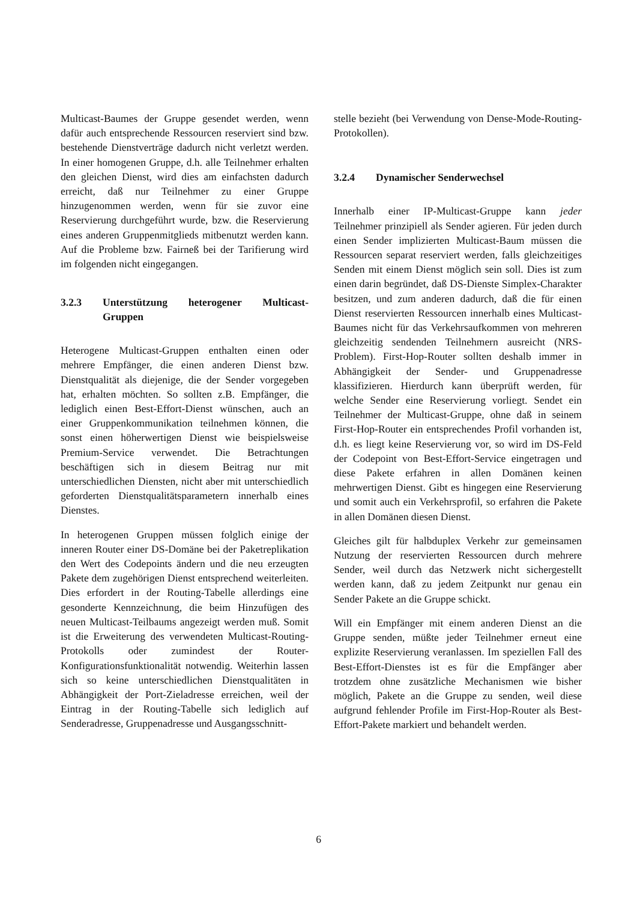Multicast-Baumes der Gruppe gesendet werden, wenn dafür auch entsprechende Ressourcen reserviert sind bzw. bestehende Dienstverträge dadurch nicht verletzt werden. In einer homogenen Gruppe, d.h. alle Teilnehmer erhalten den gleichen Dienst, wird dies am einfachsten dadurch erreicht, daß nur Teilnehmer zu einer Gruppe hinzugenommen werden, wenn für sie zuvor eine Reservierung durchgeführt wurde, bzw. die Reservierung eines anderen Gruppenmitglieds mitbenutzt werden kann. Auf die Probleme bzw. Fairneß bei der Tarifierung wird im folgenden nicht eingegangen.
3.2.3 Unterstützung heterogener Multicast-Gruppen
Heterogene Multicast-Gruppen enthalten einen oder mehrere Empfänger, die einen anderen Dienst bzw. Dienstqualität als diejenige, die der Sender vorgegeben hat, erhalten möchten. So sollten z.B. Empfänger, die lediglich einen Best-Effort-Dienst wünschen, auch an einer Gruppenkommunikation teilnehmen können, die sonst einen höherwertigen Dienst wie beispielsweise Premium-Service verwendet. Die Betrachtungen beschäftigen sich in diesem Beitrag nur mit unterschiedlichen Diensten, nicht aber mit unterschiedlich geforderten Dienstqualitätsparametern innerhalb eines Dienstes.
In heterogenen Gruppen müssen folglich einige der inneren Router einer DS-Domäne bei der Paketreplikation den Wert des Codepoints ändern und die neu erzeugten Pakete dem zugehörigen Dienst entsprechend weiterleiten. Dies erfordert in der Routing-Tabelle allerdings eine gesonderte Kennzeichnung, die beim Hinzufügen des neuen Multicast-Teilbaums angezeigt werden muß. Somit ist die Erweiterung des verwendeten Multicast-Routing-Protokolls oder zumindest der Router-Konfigurationsfunktionalität notwendig. Weiterhin lassen sich so keine unterschiedlichen Dienstqualitäten in Abhängigkeit der Port-Zieladresse erreichen, weil der Eintrag in der Routing-Tabelle sich lediglich auf Senderadresse, Gruppenadresse und Ausgangsschnitt-
stelle bezieht (bei Verwendung von Dense-Mode-Routing-Protokollen).
3.2.4 Dynamischer Senderwechsel
Innerhalb einer IP-Multicast-Gruppe kann jeder Teilnehmer prinzipiell als Sender agieren. Für jeden durch einen Sender implizierten Multicast-Baum müssen die Ressourcen separat reserviert werden, falls gleichzeitiges Senden mit einem Dienst möglich sein soll. Dies ist zum einen darin begründet, daß DS-Dienste Simplex-Charakter besitzen, und zum anderen dadurch, daß die für einen Dienst reservierten Ressourcen innerhalb eines Multicast-Baumes nicht für das Verkehrsaufkommen von mehreren gleichzeitig sendenden Teilnehmern ausreicht (NRS-Problem). First-Hop-Router sollten deshalb immer in Abhängigkeit der Sender- und Gruppenadresse klassifizieren. Hierdurch kann überprüft werden, für welche Sender eine Reservierung vorliegt. Sendet ein Teilnehmer der Multicast-Gruppe, ohne daß in seinem First-Hop-Router ein entsprechendes Profil vorhanden ist, d.h. es liegt keine Reservierung vor, so wird im DS-Feld der Codepoint von Best-Effort-Service eingetragen und diese Pakete erfahren in allen Domänen keinen mehrwertigen Dienst. Gibt es hingegen eine Reservierung und somit auch ein Verkehrsprofil, so erfahren die Pakete in allen Domänen diesen Dienst.
Gleiches gilt für halbduplex Verkehr zur gemeinsamen Nutzung der reservierten Ressourcen durch mehrere Sender, weil durch das Netzwerk nicht sichergestellt werden kann, daß zu jedem Zeitpunkt nur genau ein Sender Pakete an die Gruppe schickt.
Will ein Empfänger mit einem anderen Dienst an die Gruppe senden, müßte jeder Teilnehmer erneut eine explizite Reservierung veranlassen. Im speziellen Fall des Best-Effort-Dienstes ist es für die Empfänger aber trotzdem ohne zusätzliche Mechanismen wie bisher möglich, Pakete an die Gruppe zu senden, weil diese aufgrund fehlender Profile im First-Hop-Router als Best-Effort-Pakete markiert und behandelt werden.
6